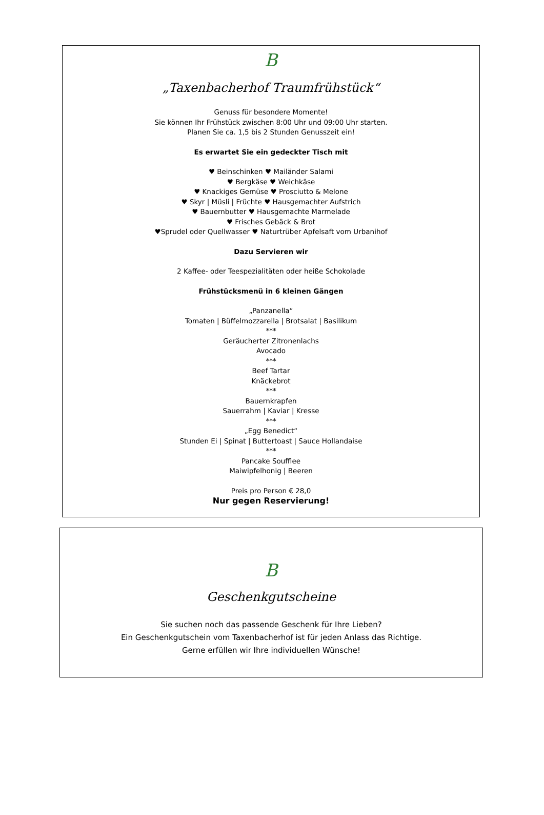B
„Taxenbacherhof Traumfrühstück“
Genuss für besondere Momente!
Sie können Ihr Frühstück zwischen 8:00 Uhr und 09:00 Uhr starten.
Planen Sie ca. 1,5 bis 2 Stunden Genusszeit ein!
Es erwartet Sie ein gedeckter Tisch mit
♥ Beinschinken ♥ Mailänder Salami
♥ Bergkäse ♥ Weichkäse
♥ Knackiges Gemüse ♥ Prosciutto & Melone
♥ Skyr | Müsli | Früchte ♥ Hausgemachter Aufstrich
♥ Bauernbutter ♥ Hausgemachte Marmelade
♥ Frisches Gebäck & Brot
♥Sprudel oder Quellwasser ♥ Naturtrüber Apfelsaft vom Urbanihof
Dazu Servieren wir
2 Kaffee- oder Teespezialitäten oder heiße Schokolade
Frühstücksmenü in 6 kleinen Gängen
„Panzanella“
Tomaten | Büffelmozzarella | Brotsalat | Basilikum
***
Geräucherter Zitronenlachs
Avocado
***
Beef Tartar
Knäckebrot
***
Bauernkrapfen
Sauerrahm | Kaviar | Kresse
***
„Egg Benedict“
Stunden Ei | Spinat | Buttertoast | Sauce Hollandaise
***
Pancake Soufflee
Maiwipfelhonig | Beeren
Preis pro Person € 28,0
Nur gegen Reservierung!
B
Geschenkgutscheine
Sie suchen noch das passende Geschenk für Ihre Lieben?
Ein Geschenkgutschein vom Taxenbacherhof ist für jeden Anlass das Richtige.
Gerne erfüllen wir Ihre individuellen Wünsche!